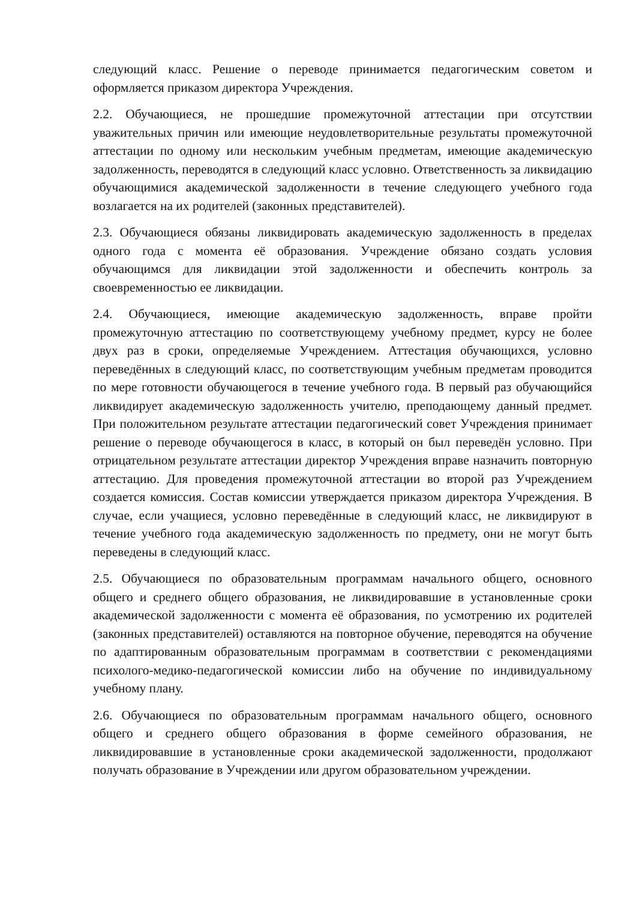следующий класс. Решение о переводе принимается педагогическим советом и оформляется приказом директора Учреждения.
2.2. Обучающиеся, не прошедшие промежуточной аттестации при отсутствии уважительных причин или имеющие неудовлетворительные результаты промежуточной аттестации по одному или нескольким учебным предметам, имеющие академическую задолженность, переводятся в следующий класс условно. Ответственность за ликвидацию обучающимися академической задолженности в течение следующего учебного года возлагается на их родителей (законных представителей).
2.3. Обучающиеся обязаны ликвидировать академическую задолженность в пределах одного года с момента её образования. Учреждение обязано создать условия обучающимся для ликвидации этой задолженности и обеспечить контроль за своевременностью ее ликвидации.
2.4. Обучающиеся, имеющие академическую задолженность, вправе пройти промежуточную аттестацию по соответствующему учебному предмет, курсу не более двух раз в сроки, определяемые Учреждением. Аттестация обучающихся, условно переведённых в следующий класс, по соответствующим учебным предметам проводится по мере готовности обучающегося в течение учебного года. В первый раз обучающийся ликвидирует академическую задолженность учителю, преподающему данный предмет. При положительном результате аттестации педагогический совет Учреждения принимает решение о переводе обучающегося в класс, в который он был переведён условно. При отрицательном результате аттестации директор Учреждения вправе назначить повторную аттестацию. Для проведения промежуточной аттестации во второй раз Учреждением создается комиссия. Состав комиссии утверждается приказом директора Учреждения. В случае, если учащиеся, условно переведённые в следующий класс, не ликвидируют в течение учебного года академическую задолженность по предмету, они не могут быть переведены в следующий класс.
2.5. Обучающиеся по образовательным программам начального общего, основного общего и среднего общего образования, не ликвидировавшие в установленные сроки академической задолженности с момента её образования, по усмотрению их родителей (законных представителей) оставляются на повторное обучение, переводятся на обучение по адаптированным образовательным программам в соответствии с рекомендациями психолого-медико-педагогической комиссии либо на обучение по индивидуальному учебному плану.
2.6. Обучающиеся по образовательным программам начального общего, основного общего и среднего общего образования в форме семейного образования, не ликвидировавшие в установленные сроки академической задолженности, продолжают получать образование в Учреждении или другом образовательном учреждении.